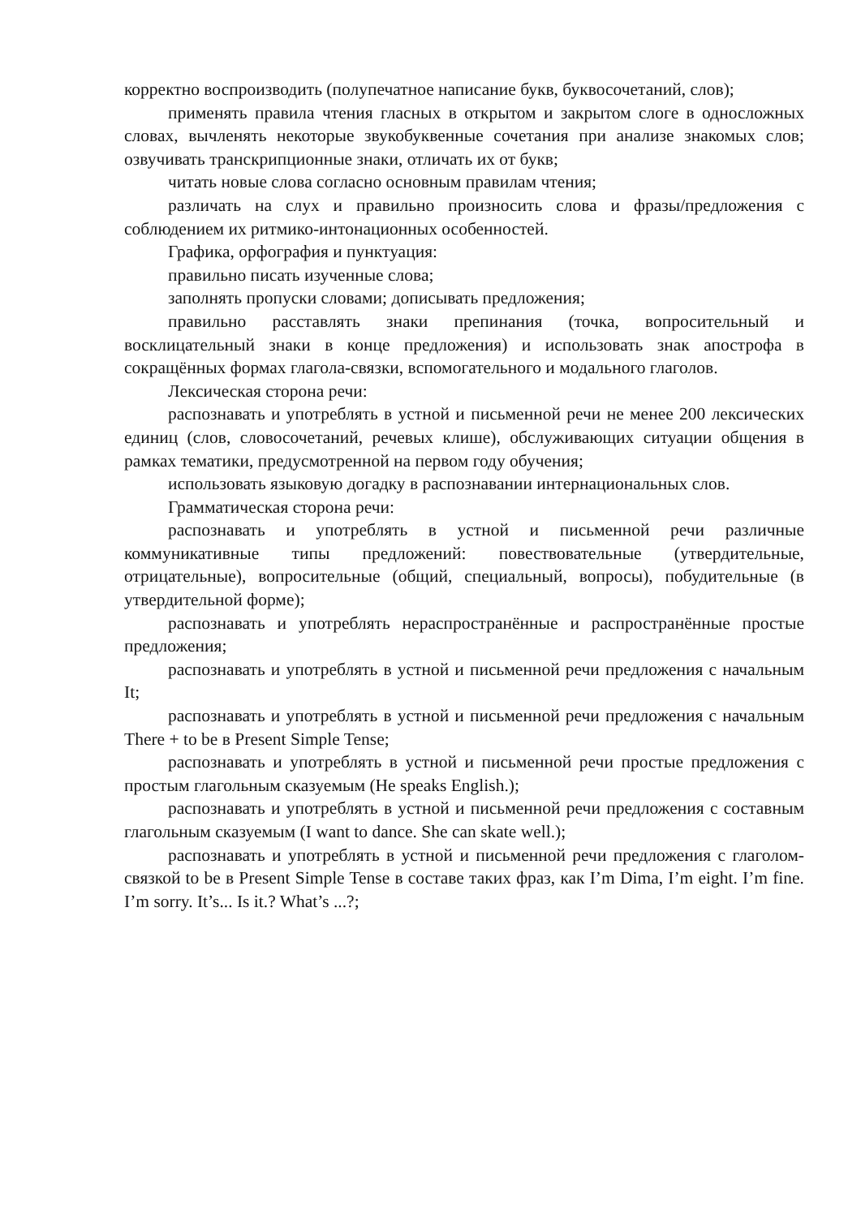корректно воспроизводить (полупечатное написание букв, буквосочетаний, слов);
применять правила чтения гласных в открытом и закрытом слоге в односложных словах, вычленять некоторые звукобуквенные сочетания при анализе знакомых слов; озвучивать транскрипционные знаки, отличать их от букв;
читать новые слова согласно основным правилам чтения;
различать на слух и правильно произносить слова и фразы/предложения с соблюдением их ритмико-интонационных особенностей.
Графика, орфография и пунктуация:
правильно писать изученные слова;
заполнять пропуски словами; дописывать предложения;
правильно расставлять знаки препинания (точка, вопросительный и восклицательный знаки в конце предложения) и использовать знак апострофа в сокращённых формах глагола-связки, вспомогательного и модального глаголов.
Лексическая сторона речи:
распознавать и употреблять в устной и письменной речи не менее 200 лексических единиц (слов, словосочетаний, речевых клише), обслуживающих ситуации общения в рамках тематики, предусмотренной на первом году обучения;
использовать языковую догадку в распознавании интернациональных слов.
Грамматическая сторона речи:
распознавать и употреблять в устной и письменной речи различные коммуникативные типы предложений: повествовательные (утвердительные, отрицательные), вопросительные (общий, специальный, вопросы), побудительные (в утвердительной форме);
распознавать и употреблять нераспространённые и распространённые простые предложения;
распознавать и употреблять в устной и письменной речи предложения с начальным It;
распознавать и употреблять в устной и письменной речи предложения с начальным There + to be в Present Simple Tense;
распознавать и употреблять в устной и письменной речи простые предложения с простым глагольным сказуемым (He speaks English.);
распознавать и употреблять в устной и письменной речи предложения с составным глагольным сказуемым (I want to dance. She can skate well.);
распознавать и употреблять в устной и письменной речи предложения с глаголом-связкой to be в Present Simple Tense в составе таких фраз, как I’m Dima, I’m eight. I’m fine. I’m sorry. It’s... Is it.? What’s ...?;